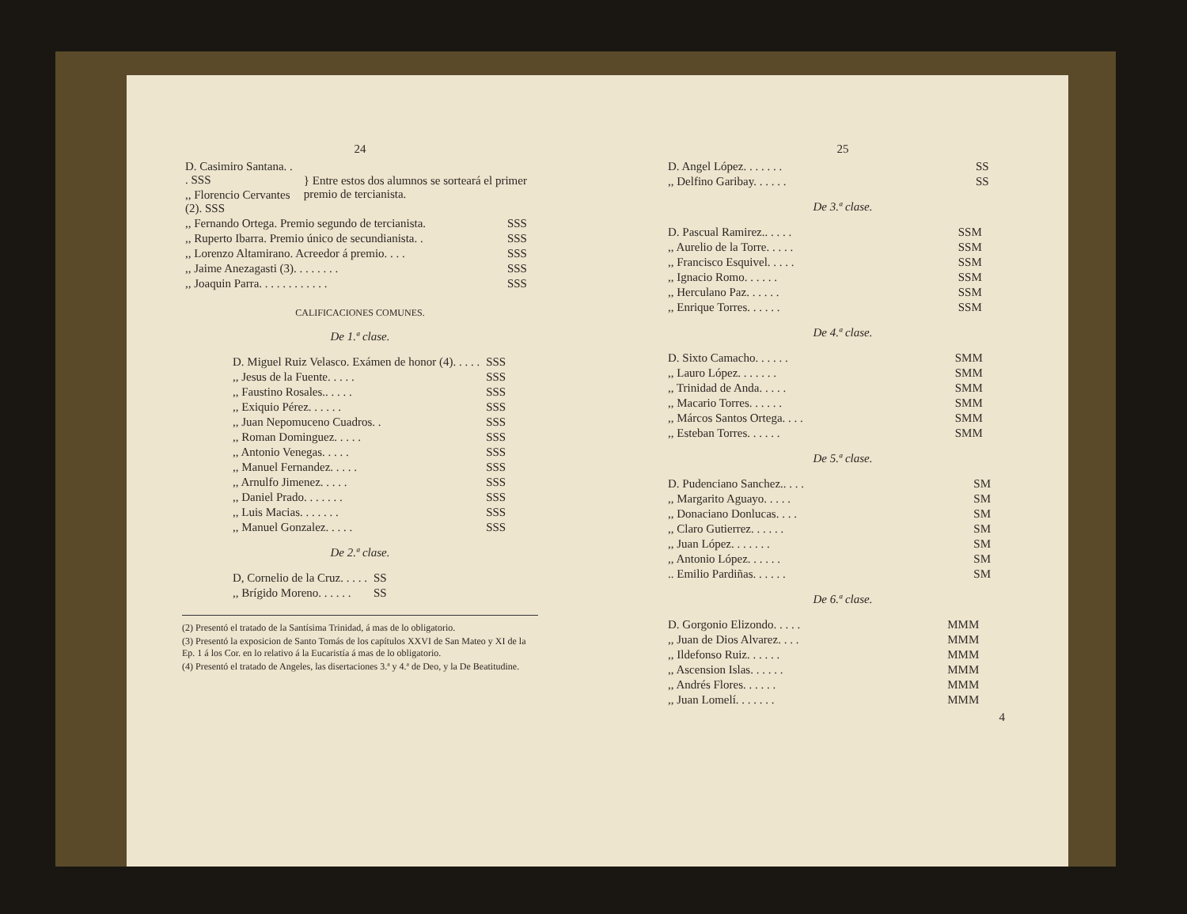24
| D. Casimiro Santana. . . SSS | } Entre estos dos alumnos se sorteará el primer premio de tercianista. |
| ,, Florencio Cervantes (2). SSS | |
| ,, Fernando Ortega. Premio segundo de tercianista. | SSS |
| ,, Ruperto Ibarra. Premio único de secundianista. . | SSS |
| ,, Lorenzo Altamirano. Acreedor á premio. . . . | SSS |
| ,, Jaime Anezagasti (3). . . . . . . . | SSS |
| ,, Joaquin Parra. . . . . . . . . . . . | SSS |
CALIFICACIONES COMUNES.
De 1.ª clase.
| D. Miguel Ruiz Velasco. Exámen de honor (4). . . . . | SSS |
| ,, Jesus de la Fuente. . . . . | SSS |
| ,, Faustino Rosales.. . . . . | SSS |
| ,, Exiquio Pérez. . . . . . | SSS |
| ,, Juan Nepomuceno Cuadros. . | SSS |
| ,, Roman Dominguez. . . . . | SSS |
| ,, Antonio Venegas. . . . . | SSS |
| ,, Manuel Fernandez. . . . . | SSS |
| ,, Arnulfo Jimenez. . . . . | SSS |
| ,, Daniel Prado. . . . . . . | SSS |
| ,, Luis Macias. . . . . . . | SSS |
| ,, Manuel Gonzalez. . . . . | SSS |
De 2.ª clase.
| D, Cornelio de la Cruz. . . . . | SS |
| ,, Brígido Moreno. . . . . . | SS |
(2) Presentó el tratado de la Santísima Trinidad, á mas de lo obligatorio.
(3) Presentó la exposicion de Santo Tomás de los capítulos XXVI de San Mateo y XI de la Ep. 1 á los Cor. en lo relativo á la Eucaristía á mas de lo obligatorio.
(4) Presentó el tratado de Angeles, las disertaciones 3.ª y 4.ª de Deo, y la De Beatitudine.
25
| D. Angel López. . . . . . . | SS |
| ,, Delfino Garibay. . . . . . | SS |
De 3.ª clase.
| D. Pascual Ramirez.. . . . . | SSM |
| ,, Aurelio de la Torre. . . . . | SSM |
| ,, Francisco Esquivel. . . . . | SSM |
| ,, Ignacio Romo. . . . . . | SSM |
| ,, Herculano Paz. . . . . . | SSM |
| ,, Enrique Torres. . . . . . | SSM |
De 4.ª clase.
| D. Sixto Camacho. . . . . . | SMM |
| ,, Lauro López. . . . . . . | SMM |
| ,, Trinidad de Anda. . . . . | SMM |
| ,, Macario Torres. . . . . . | SMM |
| ,, Márcos Santos Ortega. . . . | SMM |
| ,, Esteban Torres. . . . . . | SMM |
De 5.ª clase.
| D. Pudenciano Sanchez.. . . . | SM |
| ,, Margarito Aguayo. . . . . | SM |
| ,, Donaciano Donlucas. . . . | SM |
| ,, Claro Gutierrez. . . . . . | SM |
| ,, Juan López. . . . . . . | SM |
| ,, Antonio López. . . . . . | SM |
| .. Emilio Pardiñas. . . . . . | SM |
De 6.ª clase.
| D. Gorgonio Elizondo. . . . . | MMM |
| ,, Juan de Dios Alvarez. . . . | MMM |
| ,, Ildefonso Ruiz. . . . . . | MMM |
| ,, Ascension Islas. . . . . . | MMM |
| ,, Andrés Flores. . . . . . | MMM |
| ,, Juan Lomelí. . . . . . . | MMM |
4